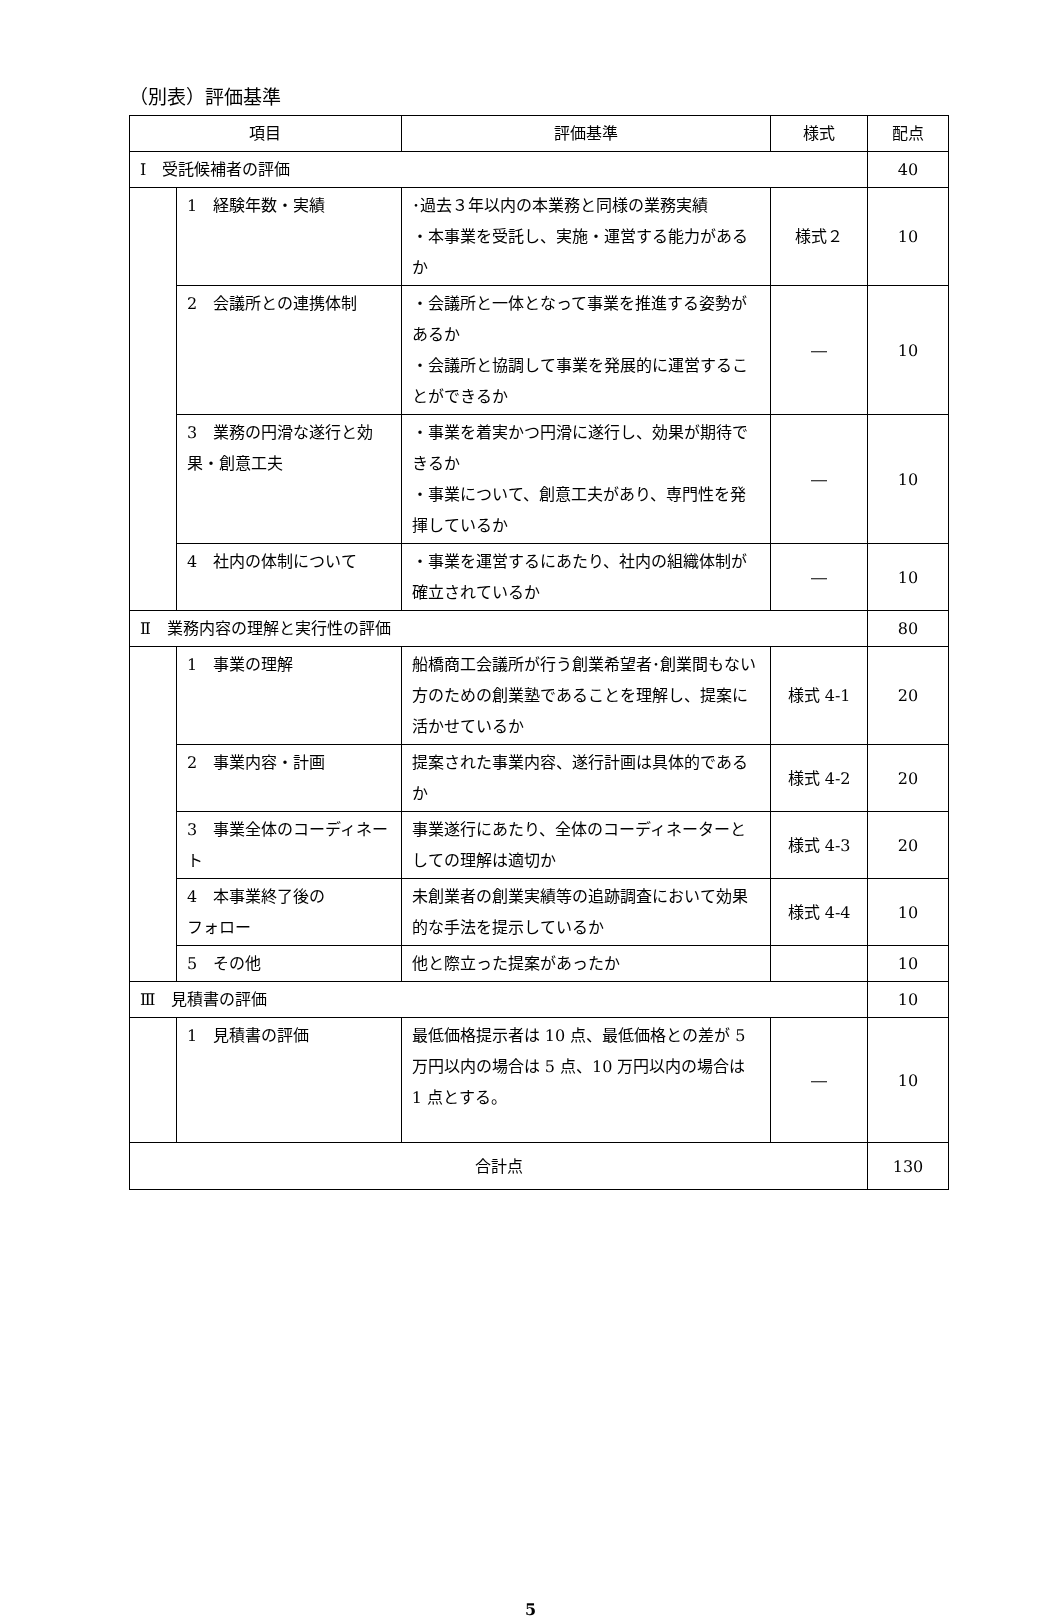（別表）評価基準
| 項目 | | 評価基準 | 様式 | 配点 |
| --- | --- | --- | --- | --- |
| Ⅰ 受託候補者の評価 | | | | 40 |
| | 1 経験年数・実績 | ･過去３年以内の本業務と同様の業務実績 ・本事業を受託し、実施・運営する能力があるか | 様式２ | 10 |
| | 2 会議所との連携体制 | ・会議所と一体となって事業を推進する姿勢があるか ・会議所と協調して事業を発展的に運営することができるか | ― | 10 |
| | 3 業務の円滑な遂行と効果・創意工夫 | ・事業を着実かつ円滑に遂行し、効果が期待できるか ・事業について、創意工夫があり、専門性を発揮しているか | ― | 10 |
| | 4 社内の体制について | ・事業を運営するにあたり、社内の組織体制が確立されているか | ― | 10 |
| Ⅱ 業務内容の理解と実行性の評価 | | | | 80 |
| | 1 事業の理解 | 船橋商工会議所が行う創業希望者･創業間もない方のための創業塾であることを理解し、提案に活かせているか | 様式 4-1 | 20 |
| | 2 事業内容・計画 | 提案された事業内容、遂行計画は具体的であるか | 様式 4-2 | 20 |
| | 3 事業全体のコーディネート | 事業遂行にあたり、全体のコーディネーターとしての理解は適切か | 様式 4-3 | 20 |
| | 4 本事業終了後の フォロー | 未創業者の創業実績等の追跡調査において効果的な手法を提示しているか | 様式 4-4 | 10 |
| | 5 その他 | 他と際立った提案があったか | | 10 |
| Ⅲ 見積書の評価 | | | | 10 |
| | 1 見積書の評価 | 最低価格提示者は 10 点、最低価格との差が 5 万円以内の場合は 5 点、10 万円以内の場合は 1 点とする。 | ― | 10 |
| 合計点 | | | | 130 |
5